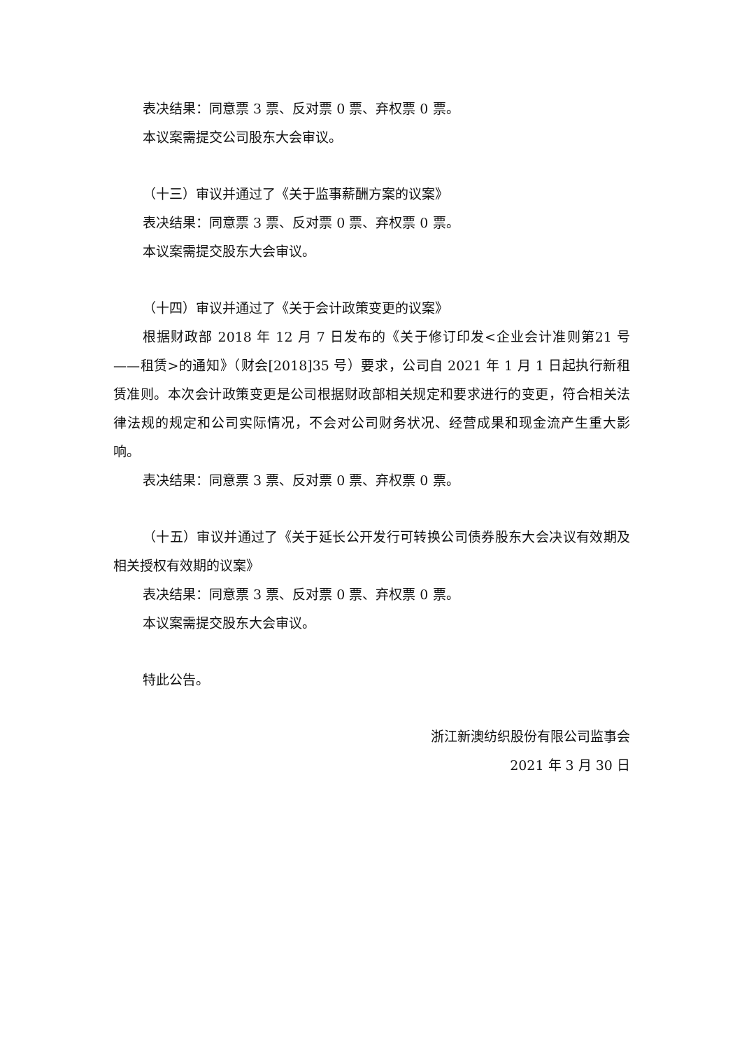表决结果：同意票 3 票、反对票 0 票、弃权票 0 票。
本议案需提交公司股东大会审议。
（十三）审议并通过了《关于监事薪酬方案的议案》
表决结果：同意票 3 票、反对票 0 票、弃权票 0 票。
本议案需提交股东大会审议。
（十四）审议并通过了《关于会计政策变更的议案》
根据财政部 2018 年 12 月 7 日发布的《关于修订印发<企业会计准则第21 号——租赁>的通知》（财会[2018]35 号）要求，公司自 2021 年 1 月 1 日起执行新租赁准则。本次会计政策变更是公司根据财政部相关规定和要求进行的变更，符合相关法律法规的规定和公司实际情况，不会对公司财务状况、经营成果和现金流产生重大影响。
表决结果：同意票 3 票、反对票 0 票、弃权票 0 票。
（十五）审议并通过了《关于延长公开发行可转换公司债券股东大会决议有效期及相关授权有效期的议案》
表决结果：同意票 3 票、反对票 0 票、弃权票 0 票。
本议案需提交股东大会审议。
特此公告。
浙江新澳纺织股份有限公司监事会
2021 年 3 月 30 日